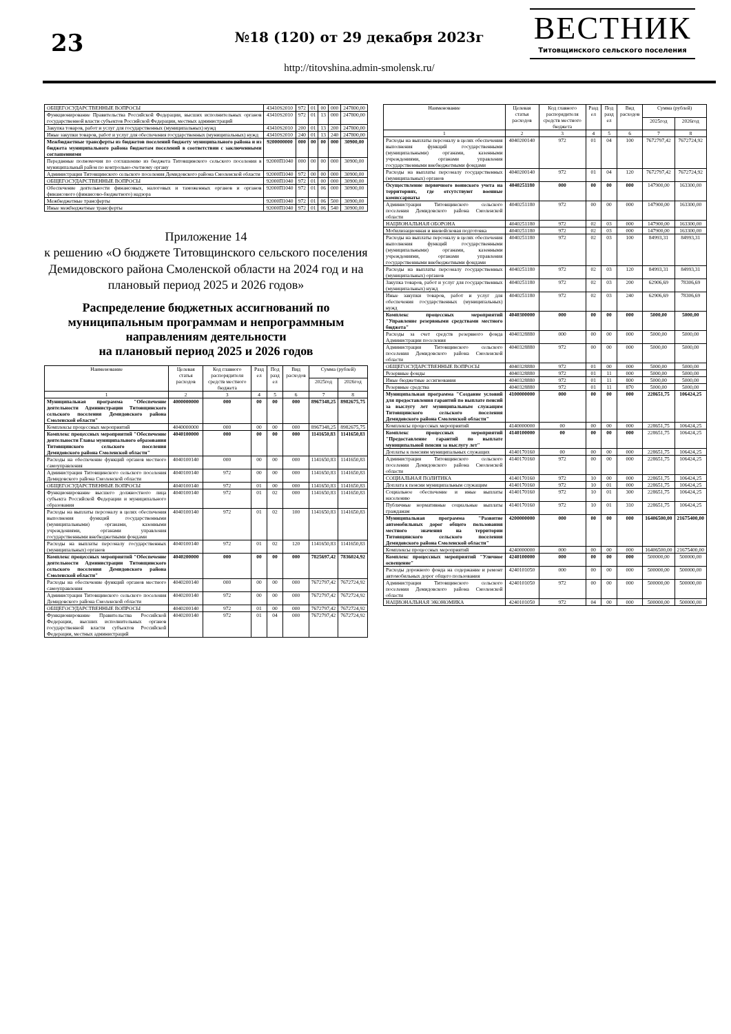23
№18 (120) от 29 декабря 2023г
http://titovshina.admin-smolensk.ru/
ВЕСТНИК
Титовщинского сельского поселения
| ОБЩЕГОСУДАРСТВЕННЫЕ ВОПРОСЫ | 43410S2010 | 972 | 01 | 00 | 000 | 247800,00 |
| Функционирование Правительства Российской Федерации, высших исполнительных органов государственной власти субъектов Российской Федерации, местных администраций | 43410S2010 | 972 | 01 | 13 | 000 | 247800,00 |
| Закупка товаров, работ и услуг для государственных (муниципальных) нужд | 43410S2010 | 200 | 01 | 13 | 200 | 247800,00 |
| Иные закупки товаров, работ и услуг для обеспечения государственных (муниципальных) нужд | 43410S2010 | 240 | 01 | 13 | 240 | 247800,00 |
| Межбюджетные трансферты из бюджетов поселений бюджету муниципального района и из бюджета муниципального района бюджетам поселений в соответствии с заключенными соглашениями | 9200000000 | 000 | 00 | 00 | 000 | 30900,00 |
| Переданные полномочия по соглашению из бюджета Титовщинского сельского поселения в муниципальный район по контрольно-счетному органу | 92000П1040 | 000 | 00 | 00 | 000 | 30900,00 |
| Администрация Титовщинского сельского поселения Демидовского района Смоленской области | 92000П1040 | 972 | 00 | 00 | 000 | 30900,00 |
| ОБЩЕГОСУДАРСТВЕННЫЕ ВОПРОСЫ | 92000П1040 | 972 | 01 | 00 | 000 | 30900,00 |
| Обеспечение деятельности финансовых, налоговых и таможенных органов и органов финансового (финансово-бюджетного) надзора | 92000П1040 | 972 | 01 | 06 | 000 | 30900,00 |
| Межбюджетные трансферты | 92000П1040 | 972 | 01 | 06 | 500 | 30900,00 |
| Иные межбюджетные трансферты | 92000П1040 | 972 | 01 | 06 | 540 | 30900,00 |
Приложение 14
к решению «О бюджете Титовщинского сельского поселения Демидовского района Смоленской области на 2024 год и на плановый период 2025 и 2026 годов»
Распределение бюджетных ассигнований по муниципальным программам и непрограммным направлениям деятельности
на плановый период 2025 и 2026 годов
| Наименование | Целевая статья расходов | Код главного распорядителя средств местного бюджета | Разд ел | Под разд ел | Вид расходов | Сумма (рублей) | |
| --- | --- | --- | --- | --- | --- | --- | --- |
| | | | | | | 2025год | 2026год |
| 1 | 2 | 3 | 4 | 5 | 6 | 7 | 8 |
| Муниципальная программа "Обеспечение деятельности Администрации Титовщинского сельского поселения Демидовского района Смоленской области" | 4000000000 | 000 | 00 | 00 | 000 | 8967348,25 | 8982675,75 |
| Комплексы процессных мероприятий | 4040000000 | 000 | 00 | 00 | 000 | 8967348,25 | 8982675,75 |
| Комплекс процессных мероприятий "Обеспечение деятельности Главы муниципального образования Титовщинского сельского поселения Демидовского района Смоленской области" | 4040100000 | 000 | 00 | 00 | 000 | 1141650,83 | 1141650,83 |
| Расходы на обеспечение функций органов местного самоуправления | 4040100140 | 000 | 00 | 00 | 000 | 1141650,83 | 1141650,83 |
| Администрация Титовщинского сельского поселения Демидовского района Смоленской области | 4040100140 | 972 | 00 | 00 | 000 | 1141650,83 | 1141650,83 |
| ОБЩЕГОСУДАРСТВЕННЫЕ ВОПРОСЫ | 4040100140 | 972 | 01 | 00 | 000 | 1141650,83 | 1141650,83 |
| Функционирование высшего должностного лица субъекта Российской Федерации и муниципального образования | 4040100140 | 972 | 01 | 02 | 000 | 1141650,83 | 1141650,83 |
| Расходы на выплаты персоналу в целях обеспечения выполнения функций государственными (муниципальными) органами, казенными учреждениями, органами управления государственными внебюджетными фондами | 4040100140 | 972 | 01 | 02 | 100 | 1141650,83 | 1141650,83 |
| Расходы на выплаты персоналу государственных (муниципальных) органов | 4040100140 | 972 | 01 | 02 | 120 | 1141650,83 | 1141650,83 |
| Комплекс процессных мероприятий "Обеспечение деятельности Администрации Титовщинского сельского поселения Демидовского района Смоленской области" | 4040200000 | 000 | 00 | 00 | 000 | 7825697,42 | 7836024,92 |
| Расходы на обеспечение функций органов местного самоуправления | 4040200140 | 000 | 00 | 00 | 000 | 7672797,42 | 7672724,92 |
| Администрация Титовщинского сельского поселения Демидовского района Смоленской области | 4040200140 | 972 | 00 | 00 | 000 | 7672797,42 | 7672724,92 |
| ОБЩЕГОСУДАРСТВЕННЫЕ ВОПРОСЫ | 4040200140 | 972 | 01 | 00 | 000 | 7672797,42 | 7672724,92 |
| Функционирование Правительства Российской Федерации, высших исполнительных органов государственной власти субъектов Российской Федерации, местных администраций | 4040200140 | 972 | 01 | 04 | 000 | 7672797,42 | 7672724,92 |
| Наименование | Целевая статья расходов | Код главного распорядителя средств местного бюджета | Разд ел | Под разд ел | Вид расходов | Сумма (рублей) | |
| --- | --- | --- | --- | --- | --- | --- | --- |
| | | | | | | 2025год | 2026год |
| 1 | 2 | 3 | 4 | 5 | 6 | 7 | 8 |
| Расходы на выплаты персоналу в целях обеспечения выполнения функций государственными (муниципальными) органами, казенными учреждениями, органами управления государственными внебюджетными фондами | 4040200140 | 972 | 01 | 04 | 100 | 7672797,42 | 7672724,92 |
| Расходы на выплаты персоналу государственных (муниципальных) органов | 4040200140 | 972 | 01 | 04 | 120 | 7672797,42 | 7672724,92 |
| Осуществление первичного воинского учета на территориях, где отсутствуют военные комиссариаты | 4040251180 | 000 | 00 | 00 | 000 | 147900,00 | 163300,00 |
| Администрация Титовщинского сельского поселения Демидовского района Смоленской области | 4040251180 | 972 | 00 | 00 | 000 | 147900,00 | 163300,00 |
| НАЦИОНАЛЬНАЯ ОБОРОНА | 4040251180 | 972 | 02 | 03 | 000 | 147900,00 | 163300,00 |
| Мобилизационная и вневойсковая подготовка | 4040251180 | 972 | 02 | 03 | 000 | 147900,00 | 163300,00 |
| Расходы на выплаты персоналу в целях обеспечения выполнения функций государственными (муниципальными) органами, казенными учреждениями, органами управления государственными внебюджетными фондами | 4040251180 | 972 | 02 | 03 | 100 | 84993,31 | 84993,31 |
| Расходы на выплаты персоналу государственных (муниципальных) органов | 4040251180 | 972 | 02 | 03 | 120 | 84993,31 | 84993,31 |
| Закупка товаров, работ и услуг для государственных (муниципальных) нужд | 4040251180 | 972 | 02 | 03 | 200 | 62906,69 | 78306,69 |
| Иные закупки товаров, работ и услуг для обеспечения государственных (муниципальных) нужд | 4040251180 | 972 | 02 | 03 | 240 | 62906,69 | 78306,69 |
| Комплекс процессных мероприятий "Управление резервными средствами местного бюджета" | 4040300000 | 000 | 00 | 00 | 000 | 5000,00 | 5000,00 |
| Расходы за счет средств резервного фонда Администрации поселения | 4040328880 | 000 | 00 | 00 | 000 | 5000,00 | 5000,00 |
| Администрация Титовщинского сельского поселения Демидовского района Смоленской области | 4040328880 | 972 | 00 | 00 | 000 | 5000,00 | 5000,00 |
| ОБЩЕГОСУДАРСТВЕННЫЕ ВОПРОСЫ | 4040328880 | 972 | 01 | 00 | 000 | 5000,00 | 5000,00 |
| Резервные фонды | 4040328880 | 972 | 01 | 11 | 000 | 5000,00 | 5000,00 |
| Иные бюджетные ассигнования | 4040328880 | 972 | 01 | 11 | 800 | 5000,00 | 5000,00 |
| Резервные средства | 4040328880 | 972 | 01 | 11 | 870 | 5000,00 | 5000,00 |
| Муниципальная программа "Создание условий для предоставления гарантий по выплате пенсий за выслугу лет муниципальным служащим Титовщинского сельского поселения Демидовского района Смоленской области" | 4100000000 | 000 | 00 | 00 | 000 | 228651,75 | 106424,25 |
| Комплексы процессных мероприятий | 4140000000 | 00 | 00 | 00 | 000 | 228651,75 | 106424,25 |
| Комплекс процессных мероприятий "Предоставление гарантий по выплате муниципальной пенсии за выслугу лет" | 4140100000 | 00 | 00 | 00 | 000 | 228651,75 | 106424,25 |
| Доплаты к пенсиям муниципальных служащих | 4140170160 | 00 | 00 | 00 | 000 | 228651,75 | 106424,25 |
| Администрация Титовщинского сельского поселения Демидовского района Смоленской области | 4140170160 | 972 | 00 | 00 | 000 | 228651,75 | 106424,25 |
| СОЦИАЛЬНАЯ ПОЛИТИКА | 4140170160 | 972 | 10 | 00 | 000 | 228651,75 | 106424,25 |
| Доплата к пенсии муниципальным служащим | 4140170160 | 972 | 10 | 01 | 000 | 228651,75 | 106424,25 |
| Социальное обеспечение и иные выплаты населению | 4140170160 | 972 | 10 | 01 | 300 | 228651,75 | 106424,25 |
| Публичные нормативные социальные выплаты гражданам | 4140170160 | 972 | 10 | 01 | 310 | 228651,75 | 106424,25 |
| Муниципальная программа "Развитие автомобильных дорог общего пользования местного значения на территории Титовщинского сельского поселения Демидовского района Смоленской области" | 4200000000 | 000 | 00 | 00 | 000 | 16406500,00 | 21675400,00 |
| Комплексы процессных мероприятий | 4240000000 | 000 | 00 | 00 | 000 | 16406500,00 | 21675400,00 |
| Комплекс процессных мероприятий "Уличное освещение" | 4240100000 | 000 | 00 | 00 | 000 | 500000,00 | 500000,00 |
| Расходы дорожного фонда на содержание и ремонт автомобильных дорог общего пользования | 4240101050 | 000 | 00 | 00 | 000 | 500000,00 | 500000,00 |
| Администрация Титовщинского сельского поселения Демидовского района Смоленской области | 4240101050 | 972 | 00 | 00 | 000 | 500000,00 | 500000,00 |
| НАЦИОНАЛЬНАЯ ЭКОНОМИКА | 4240101050 | 972 | 04 | 00 | 000 | 500000,00 | 500000,00 |